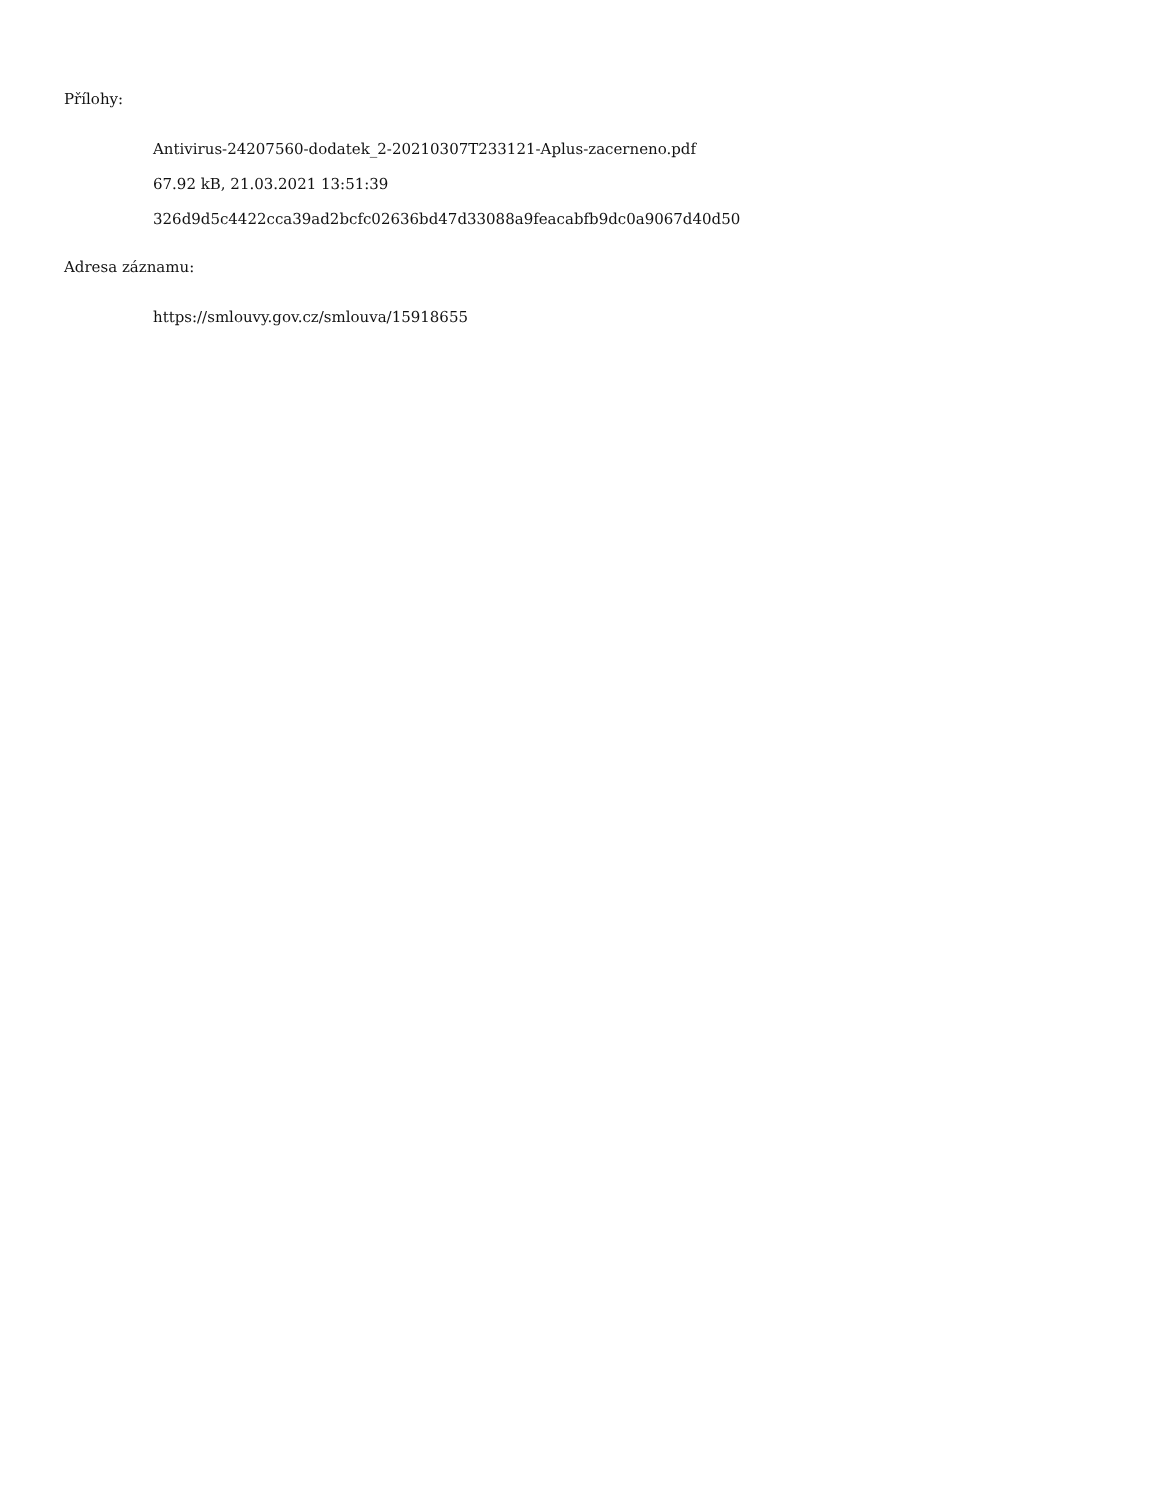Přílohy:
Antivirus-24207560-dodatek_2-20210307T233121-Aplus-zacerneno.pdf
67.92 kB, 21.03.2021 13:51:39
326d9d5c4422cca39ad2bcfc02636bd47d33088a9feacabfb9dc0a9067d40d50
Adresa záznamu:
https://smlouvy.gov.cz/smlouva/15918655